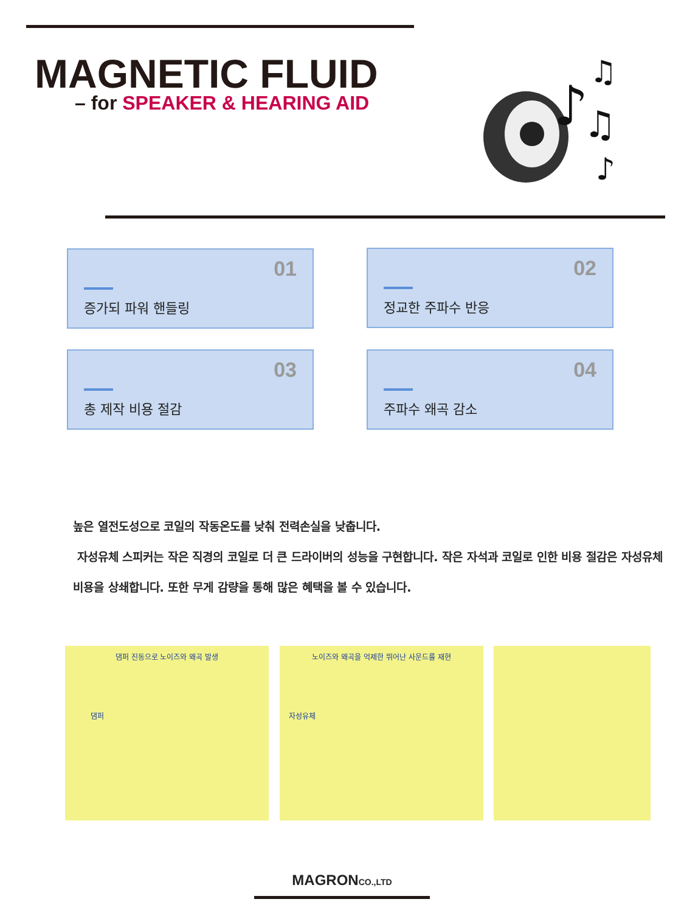MAGNETIC FLUID
– for SPEAKER & HEARING AID
♪
♫
♫
♪
01
증가되 파워 핸들링
02
정교한 주파수 반응
03
총 제작 비용 절감
04
주파수 왜곡 감소
높은 열전도성으로 코일의 작동온도를 낮춰 전력손실을 낮춥니다.
자성유체 스피커는 작은 직경의 코일로 더 큰 드라이버의 성능을 구현합니다. 작은 자석과 코일로 인한 비용 절감은 자성유체 비용을 상쇄합니다. 또한 무게 감량을 통해 많은 혜택을 볼 수 있습니다.
댐퍼 진동으로 노이즈와 왜곡 발생
댐퍼
노이즈와 왜곡을 억제한 뛰어난 사운드를 재현
자성유체
MAGRONCO.,LTD